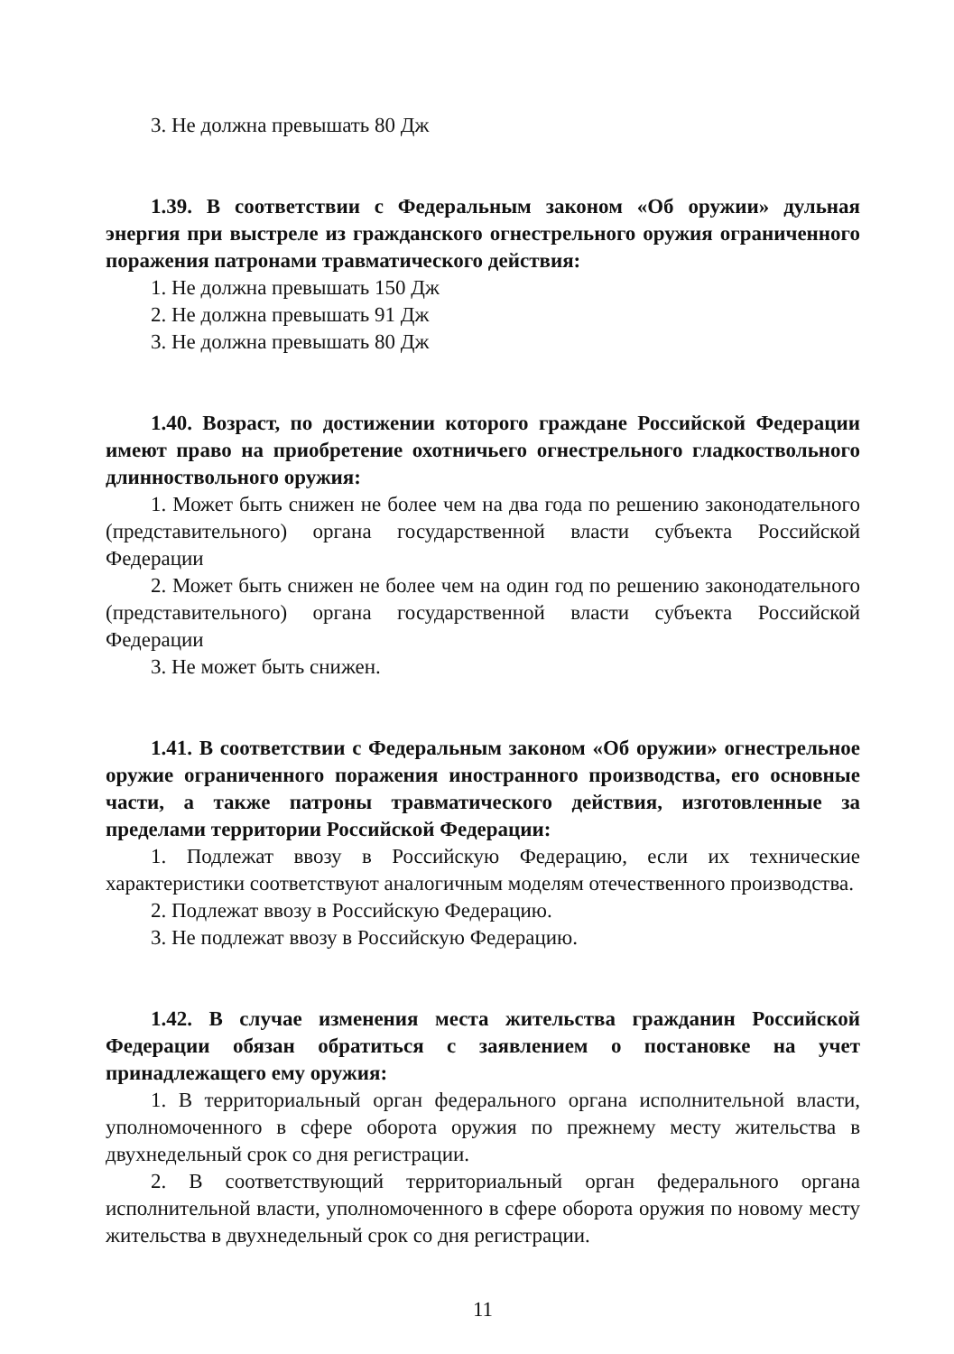3. Не должна превышать 80 Дж
1.39. В соответствии с Федеральным законом «Об оружии» дульная энергия при выстреле из гражданского огнестрельного оружия ограниченного поражения патронами травматического действия:
1. Не должна превышать 150 Дж
2. Не должна превышать 91 Дж
3. Не должна превышать 80 Дж
1.40. Возраст, по достижении которого граждане Российской Федерации имеют право на приобретение охотничьего огнестрельного гладкоствольного длинноствольного оружия:
1. Может быть снижен не более чем на два года по решению законодательного (представительного) органа государственной власти субъекта Российской Федерации
2. Может быть снижен не более чем на один год по решению законодательного (представительного) органа государственной власти субъекта Российской Федерации
3. Не может быть снижен.
1.41. В соответствии с Федеральным законом «Об оружии» огнестрельное оружие ограниченного поражения иностранного производства, его основные части, а также патроны травматического действия, изготовленные за пределами территории Российской Федерации:
1. Подлежат ввозу в Российскую Федерацию, если их технические характеристики соответствуют аналогичным моделям отечественного производства.
2. Подлежат ввозу в Российскую Федерацию.
3. Не подлежат ввозу в Российскую Федерацию.
1.42. В случае изменения места жительства гражданин Российской Федерации обязан обратиться с заявлением о постановке на учет принадлежащего ему оружия:
1. В территориальный орган федерального органа исполнительной власти, уполномоченного в сфере оборота оружия по прежнему месту жительства в двухнедельный срок со дня регистрации.
2. В соответствующий территориальный орган федерального органа исполнительной власти, уполномоченного в сфере оборота оружия по новому месту жительства в двухнедельный срок со дня регистрации.
11